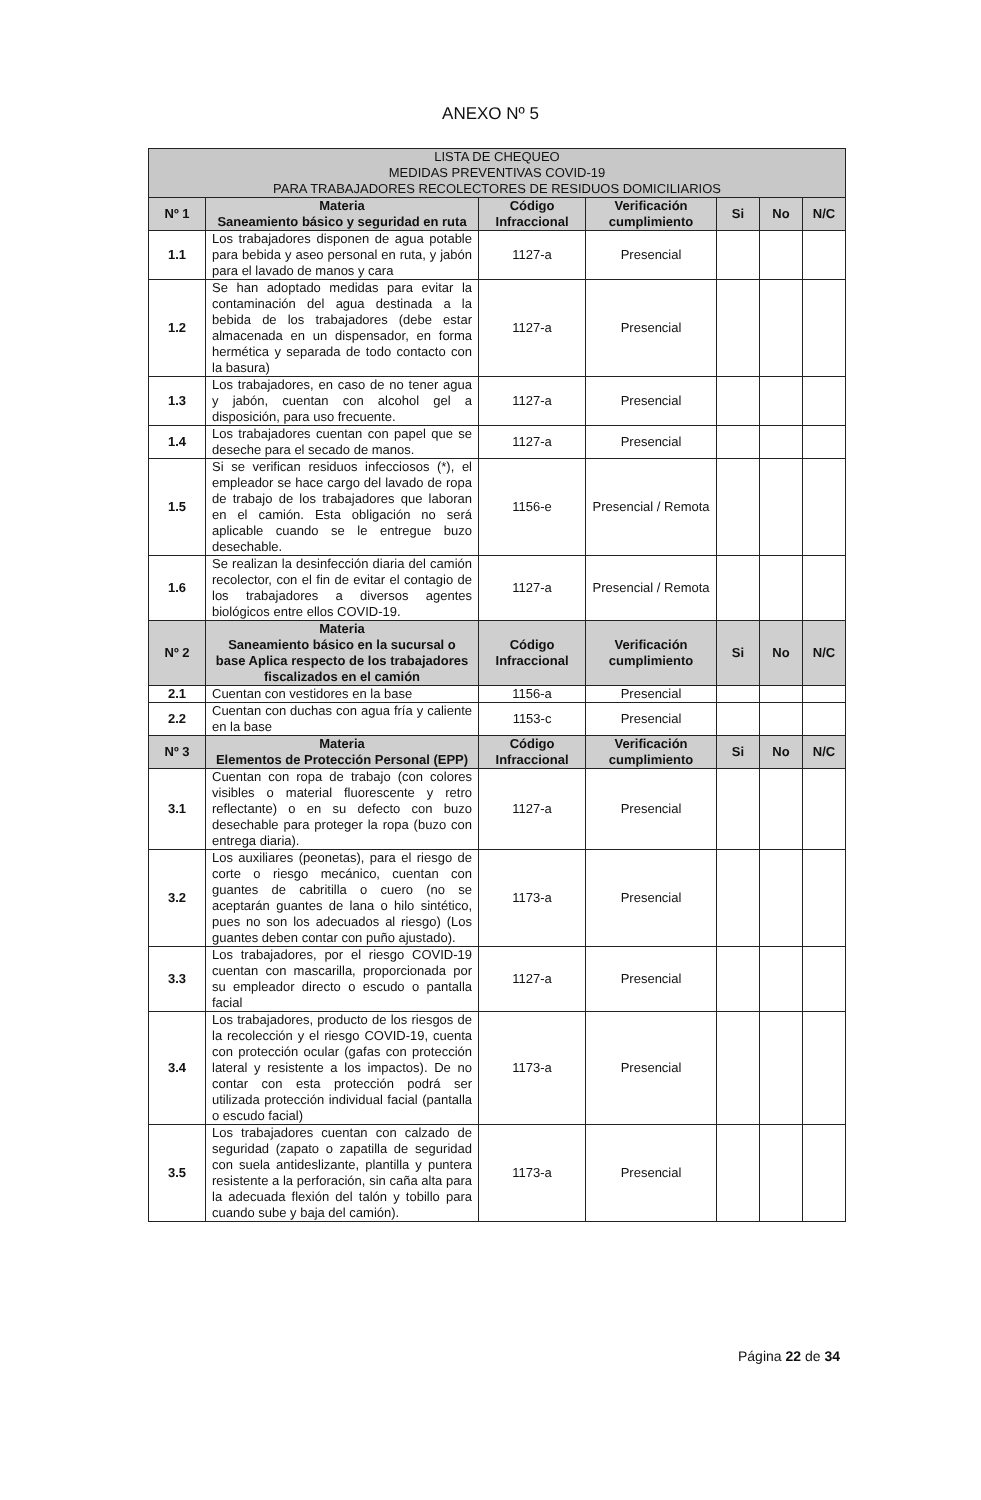ANEXO Nº 5
| LISTA DE CHEQUEO MEDIDAS PREVENTIVAS COVID-19 PARA TRABAJADORES RECOLECTORES DE RESIDUOS DOMICILIARIOS | | | | | | |
| --- | --- | --- | --- | --- | --- | --- |
| Nº 1 | Materia Saneamiento básico y seguridad en ruta | Código Infraccional | Verificación cumplimiento | Si | No | N/C |
| 1.1 | Los trabajadores disponen de agua potable para bebida y aseo personal en ruta, y jabón para el lavado de manos y cara | 1127-a | Presencial | | | |
| 1.2 | Se han adoptado medidas para evitar la contaminación del agua destinada a la bebida de los trabajadores (debe estar almacenada en un dispensador, en forma hermética y separada de todo contacto con la basura) | 1127-a | Presencial | | | |
| 1.3 | Los trabajadores, en caso de no tener agua y jabón, cuentan con alcohol gel a disposición, para uso frecuente. | 1127-a | Presencial | | | |
| 1.4 | Los trabajadores cuentan con papel que se deseche para el secado de manos. | 1127-a | Presencial | | | |
| 1.5 | Si se verifican residuos infecciosos (*), el empleador se hace cargo del lavado de ropa de trabajo de los trabajadores que laboran en el camión. Esta obligación no será aplicable cuando se le entregue buzo desechable. | 1156-e | Presencial / Remota | | | |
| 1.6 | Se realizan la desinfección diaria del camión recolector, con el fin de evitar el contagio de los trabajadores a diversos agentes biológicos entre ellos COVID-19. | 1127-a | Presencial / Remota | | | |
| Nº 2 | Materia Saneamiento básico en la sucursal o base Aplica respecto de los trabajadores fiscalizados en el camión | Código Infraccional | Verificación cumplimiento | Si | No | N/C |
| 2.1 | Cuentan con vestidores en la base | 1156-a | Presencial | | | |
| 2.2 | Cuentan con duchas con agua fría y caliente en la base | 1153-c | Presencial | | | |
| Nº 3 | Materia Elementos de Protección Personal (EPP) | Código Infraccional | Verificación cumplimiento | Si | No | N/C |
| 3.1 | Cuentan con ropa de trabajo (con colores visibles o material fluorescente y retro reflectante) o en su defecto con buzo desechable para proteger la ropa (buzo con entrega diaria). | 1127-a | Presencial | | | |
| 3.2 | Los auxiliares (peonetas), para el riesgo de corte o riesgo mecánico, cuentan con guantes de cabritilla o cuero (no se aceptarán guantes de lana o hilo sintético, pues no son los adecuados al riesgo) (Los guantes deben contar con puño ajustado). | 1173-a | Presencial | | | |
| 3.3 | Los trabajadores, por el riesgo COVID-19 cuentan con mascarilla, proporcionada por su empleador directo o escudo o pantalla facial | 1127-a | Presencial | | | |
| 3.4 | Los trabajadores, producto de los riesgos de la recolección y el riesgo COVID-19, cuenta con protección ocular (gafas con protección lateral y resistente a los impactos). De no contar con esta protección podrá ser utilizada protección individual facial (pantalla o escudo facial) | 1173-a | Presencial | | | |
| 3.5 | Los trabajadores cuentan con calzado de seguridad (zapato o zapatilla de seguridad con suela antideslizante, plantilla y puntera resistente a la perforación, sin caña alta para la adecuada flexión del talón y tobillo para cuando sube y baja del camión). | 1173-a | Presencial | | | |
Página 22 de 34